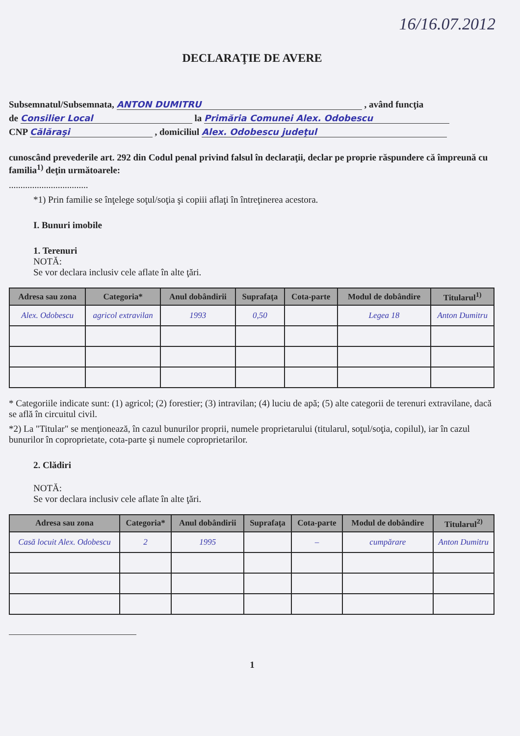16/16.07.2012
DECLARAŢIE DE AVERE
Subsemnatul/Subsemnata, ANTON DUMITRU , având funcţia
de Consilier Local la Primăria Comunei Alex. Odobescu
CNP Călăraşi , domiciliul Alex. Odobescu judeţul
cunoscând prevederile art. 292 din Codul penal privind falsul în declaraţii, declar pe proprie răspundere că împreună cu familia<sup>1)</sup> deţin următoarele:
..................................
*1) Prin familie se înţelege soţul/soţia şi copiii aflaţi în întreţinerea acestora.
I. Bunuri imobile
1. Terenuri
NOTĂ:
Se vor declara inclusiv cele aflate în alte ţări.
| Adresa sau zona | Categoria* | Anul dobândirii | Suprafaţa | Cota-parte | Modul de dobândire | Titularul<sup>1)</sup> |
| --- | --- | --- | --- | --- | --- | --- |
| Alex. Odobescu | agricol extravilan | 1993 | 0,50 | | Legea 18 | Anton Dumitru |
* Categoriile indicate sunt: (1) agricol; (2) forestier; (3) intravilan; (4) luciu de apă; (5) alte categorii de terenuri extravilane, dacă se află în circuitul civil.
*2) La "Titular" se menţionează, în cazul bunurilor proprii, numele proprietarului (titularul, soţul/soţia, copilul), iar în cazul bunurilor în coproprietate, cota-parte şi numele coproprietarilor.
2. Clădiri
NOTĂ:
Se vor declara inclusiv cele aflate în alte ţări.
| Adresa sau zona | Categoria* | Anul dobândirii | Suprafaţa | Cota-parte | Modul de dobândire | Titularul<sup>2)</sup> |
| --- | --- | --- | --- | --- | --- | --- |
| Casă locuit Alex. Odobescu | 2 | 1995 | | – | cumpărare | Anton Dumitru |
1